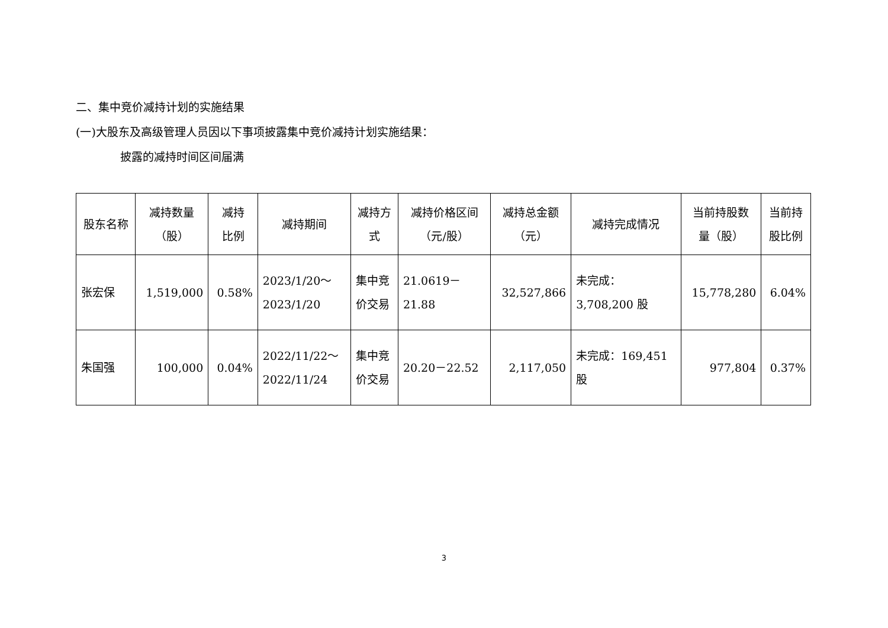二、集中竞价减持计划的实施结果
(一)大股东及高级管理人员因以下事项披露集中竞价减持计划实施结果：
披露的减持时间区间届满
| 股东名称 | 减持数量 （股） | 减持 比例 | 减持期间 | 减持方 式 | 减持价格区间 （元/股） | 减持总金额 （元） | 减持完成情况 | 当前持股数 量（股） | 当前持 股比例 |
| --- | --- | --- | --- | --- | --- | --- | --- | --- | --- |
| 张宏保 | 1,519,000 | 0.58% | 2023/1/20～ 2023/1/20 | 集中竞 价交易 | 21.0619－ 21.88 | 32,527,866 | 未完成： 3,708,200 股 | 15,778,280 | 6.04% |
| 朱国强 | 100,000 | 0.04% | 2022/11/22～ 2022/11/24 | 集中竞 价交易 | 20.20－22.52 | 2,117,050 | 未完成：169,451 股 | 977,804 | 0.37% |
3